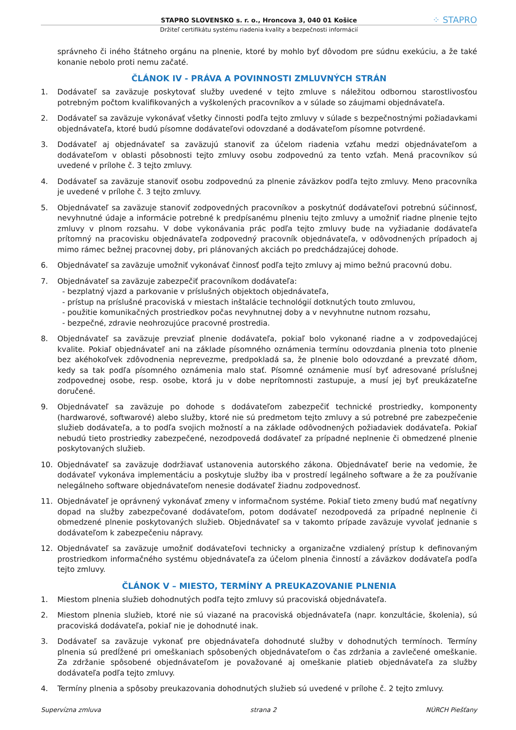STAPRO SLOVENSKO s. r. o., Hroncova 3, 040 01 Košice ⁘ STAPRO
Držiteľ certifikátu systému riadenia kvality a bezpečnosti informácií
správneho či iného štátneho orgánu na plnenie, ktoré by mohlo byť dôvodom pre súdnu exekúciu, a že také konanie nebolo proti nemu začaté.
ČLÁNOK IV - PRÁVA A POVINNOSTI ZMLUVNÝCH STRÁN
1. Dodávateľ sa zaväzuje poskytovať služby uvedené v tejto zmluve s náležitou odbornou starostlivosťou potrebným počtom kvalifikovaných a vyškolených pracovníkov a v súlade so záujmami objednávateľa.
2. Dodávateľ sa zaväzuje vykonávať všetky činnosti podľa tejto zmluvy v súlade s bezpečnostnými požiadavkami objednávateľa, ktoré budú písomne dodávateľovi odovzdané a dodávateľom písomne potvrdené.
3. Dodávateľ aj objednávateľ sa zaväzujú stanoviť za účelom riadenia vzťahu medzi objednávateľom a dodávateľom v oblasti pôsobnosti tejto zmluvy osobu zodpovednú za tento vzťah. Mená pracovníkov sú uvedené v prílohe č. 3 tejto zmluvy.
4. Dodávateľ sa zaväzuje stanoviť osobu zodpovednú za plnenie záväzkov podľa tejto zmluvy. Meno pracovníka je uvedené v prílohe č. 3 tejto zmluvy.
5. Objednávateľ sa zaväzuje stanoviť zodpovedných pracovníkov a poskytnúť dodávateľovi potrebnú súčinnosť, nevyhnutné údaje a informácie potrebné k predpísanému plneniu tejto zmluvy a umožniť riadne plnenie tejto zmluvy v plnom rozsahu. V dobe vykonávania prác podľa tejto zmluvy bude na vyžiadanie dodávateľa prítomný na pracovisku objednávateľa zodpovedný pracovník objednávateľa, v odôvodnených prípadoch aj mimo rámec bežnej pracovnej doby, pri plánovaných akciách po predchádzajúcej dohode.
6. Objednávateľ sa zaväzuje umožniť vykonávať činnosť podľa tejto zmluvy aj mimo bežnú pracovnú dobu.
7. Objednávateľ sa zaväzuje zabezpečiť pracovníkom dodávateľa:
- bezplatný vjazd a parkovanie v príslušných objektoch objednávateľa,
- prístup na príslušné pracoviská v miestach inštalácie technológií dotknutých touto zmluvou,
- použitie komunikačných prostriedkov počas nevyhnutnej doby a v nevyhnutne nutnom rozsahu,
- bezpečné, zdravie neohrozujúce pracovné prostredia.
8. Objednávateľ sa zaväzuje prevziať plnenie dodávateľa, pokiaľ bolo vykonané riadne a v zodpovedajúcej kvalite. Pokiaľ objednávateľ ani na základe písomného oznámenia termínu odovzdania plnenia toto plnenie bez akéhokoľvek zdôvodnenia neprevezme, predpokladá sa, že plnenie bolo odovzdané a prevzaté dňom, kedy sa tak podľa písomného oznámenia malo stať. Písomné oznámenie musí byť adresované príslušnej zodpovednej osobe, resp. osobe, ktorá ju v dobe neprítomnosti zastupuje, a musí jej byť preukázateľne doručené.
9. Objednávateľ sa zaväzuje po dohode s dodávateľom zabezpečiť technické prostriedky, komponenty (hardwarové, softwarové) alebo služby, ktoré nie sú predmetom tejto zmluvy a sú potrebné pre zabezpečenie služieb dodávateľa, a to podľa svojich možností a na základe odôvodnených požiadaviek dodávateľa. Pokiaľ nebudú tieto prostriedky zabezpečené, nezodpovedá dodávateľ za prípadné neplnenie či obmedzené plnenie poskytovaných služieb.
10. Objednávateľ sa zaväzuje dodržiavať ustanovenia autorského zákona. Objednávateľ berie na vedomie, že dodávateľ vykonáva implementáciu a poskytuje služby iba v prostredí legálneho software a že za používanie nelegálneho software objednávateľom nenesie dodávateľ žiadnu zodpovednosť.
11. Objednávateľ je oprávnený vykonávať zmeny v informačnom systéme. Pokiaľ tieto zmeny budú mať negatívny dopad na služby zabezpečované dodávateľom, potom dodávateľ nezodpovedá za prípadné neplnenie či obmedzené plnenie poskytovaných služieb. Objednávateľ sa v takomto prípade zaväzuje vyvolať jednanie s dodávateľom k zabezpečeniu nápravy.
12. Objednávateľ sa zaväzuje umožniť dodávateľovi technicky a organizačne vzdialený prístup k definovaným prostriedkom informačného systému objednávateľa za účelom plnenia činností a záväzkov dodávateľa podľa tejto zmluvy.
ČLÁNOK V – MIESTO, TERMÍNY A PREUKAZOVANIE PLNENIA
1. Miestom plnenia služieb dohodnutých podľa tejto zmluvy sú pracoviská objednávateľa.
2. Miestom plnenia služieb, ktoré nie sú viazané na pracoviská objednávateľa (napr. konzultácie, školenia), sú pracoviská dodávateľa, pokiaľ nie je dohodnuté inak.
3. Dodávateľ sa zaväzuje vykonať pre objednávateľa dohodnuté služby v dohodnutých termínoch. Termíny plnenia sú predĺžené pri omeškaniach spôsobených objednávateľom o čas zdržania a zavlečené omeškanie. Za zdržanie spôsobené objednávateľom je považované aj omeškanie platieb objednávateľa za služby dodávateľa podľa tejto zmluvy.
4. Termíny plnenia a spôsoby preukazovania dohodnutých služieb sú uvedené v prílohe č. 2 tejto zmluvy.
Supervízna zmluva strana 2 NÚRCH Piešťany